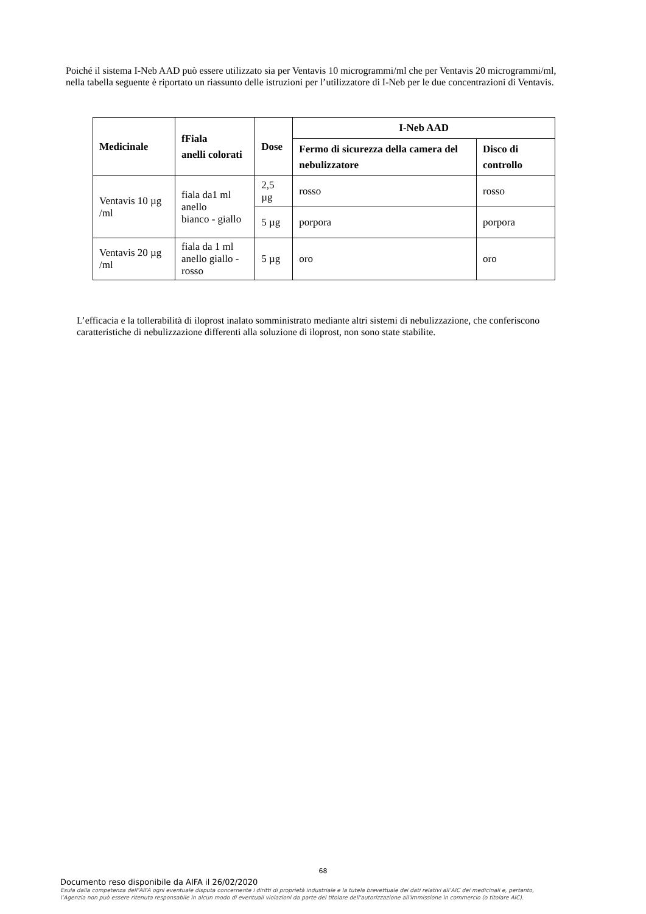Poiché il sistema I-Neb AAD può essere utilizzato sia per Ventavis 10 microgrammi/ml che per Ventavis 20 microgrammi/ml, nella tabella seguente è riportato un riassunto delle istruzioni per l’utilizzatore di I-Neb per le due concentrazioni di Ventavis.
| Medicinale | fFiala anelli colorati | Dose | I-Neb AAD | |
| --- | --- | --- | --- | --- |
| | | | Fermo di sicurezza della camera del nebulizzatore | Disco di controllo |
| Ventavis 10 µg /ml | fiala da1 ml anello bianco - giallo | 2,5 µg | rosso | rosso |
| | | 5 µg | porpora | porpora |
| Ventavis 20 µg /ml | fiala da 1 ml anello giallo - rosso | 5 µg | oro | oro |
L’efficacia e la tollerabilità di iloprost inalato somministrato mediante altri sistemi di nebulizzazione, che conferiscono caratteristiche di nebulizzazione differenti alla soluzione di iloprost, non sono state stabilite.
68
Documento reso disponibile da AIFA il 26/02/2020
Esula dalla competenza dell’AIFA ogni eventuale disputa concernente i diritti di proprietà industriale e la tutela brevettuale dei dati relativi all’AIC dei medicinali e, pertanto, l’Agenzia non può essere ritenuta responsabile in alcun modo di eventuali violazioni da parte del titolare dell'autorizzazione all'immissione in commercio (o titolare AIC).